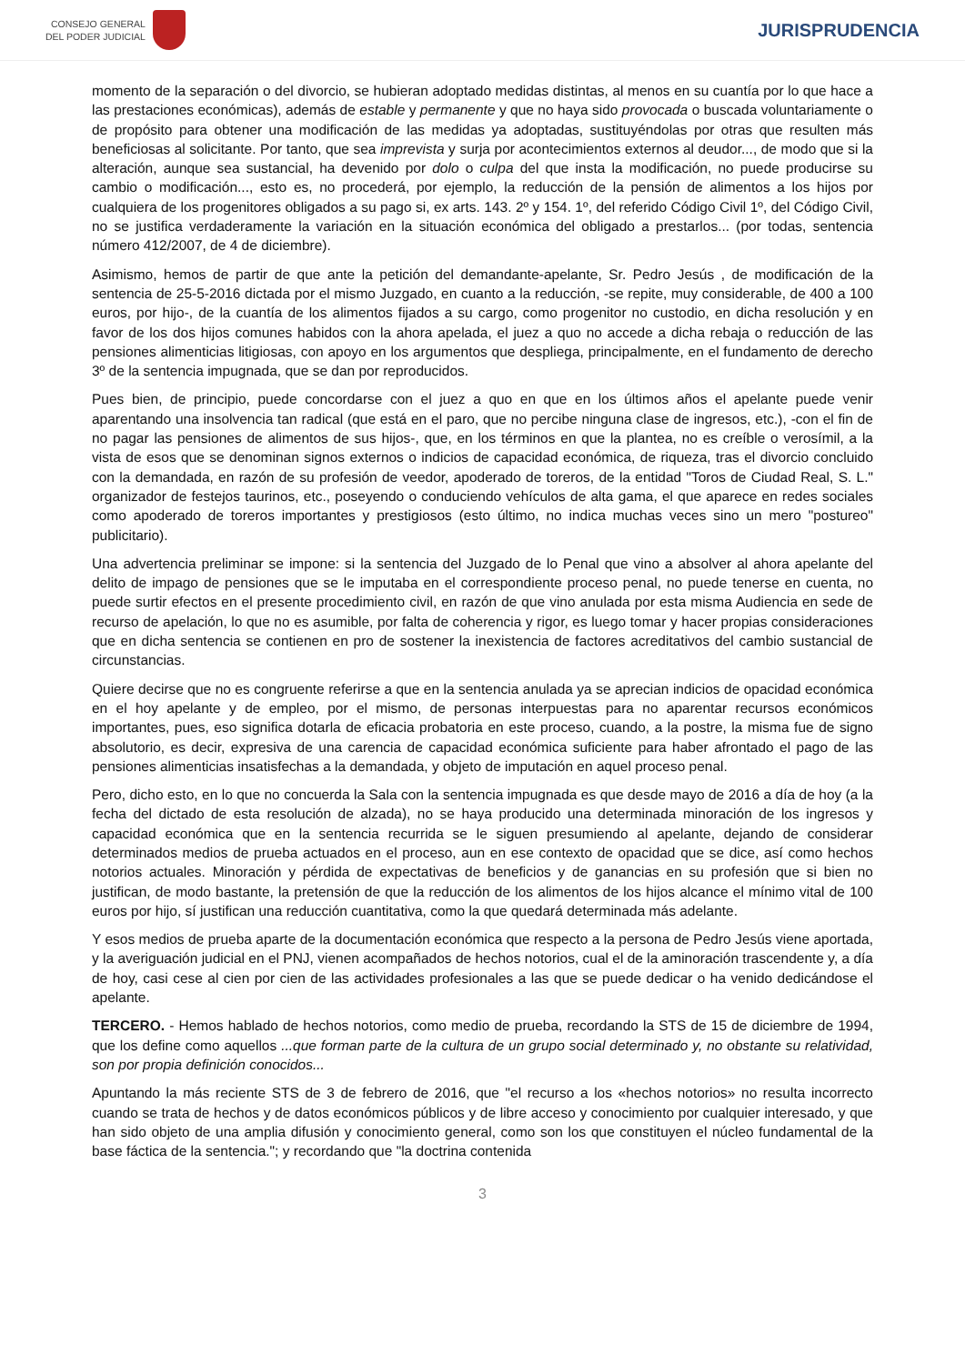CONSEJO GENERAL
DEL PODER JUDICIAL
JURISPRUDENCIA
momento de la separación o del divorcio, se hubieran adoptado medidas distintas, al menos en su cuantía por lo que hace a las prestaciones económicas), además de estable y permanente y que no haya sido provocada o buscada voluntariamente o de propósito para obtener una modificación de las medidas ya adoptadas, sustituyéndolas por otras que resulten más beneficiosas al solicitante. Por tanto, que sea imprevista y surja por acontecimientos externos al deudor..., de modo que si la alteración, aunque sea sustancial, ha devenido por dolo o culpa del que insta la modificación, no puede producirse su cambio o modificación..., esto es, no procederá, por ejemplo, la reducción de la pensión de alimentos a los hijos por cualquiera de los progenitores obligados a su pago si, ex arts. 143. 2º y 154. 1º, del referido Código Civil 1º, del Código Civil, no se justifica verdaderamente la variación en la situación económica del obligado a prestarlos... (por todas, sentencia número 412/2007, de 4 de diciembre).
Asimismo, hemos de partir de que ante la petición del demandante-apelante, Sr. Pedro Jesús , de modificación de la sentencia de 25-5-2016 dictada por el mismo Juzgado, en cuanto a la reducción, -se repite, muy considerable, de 400 a 100 euros, por hijo-, de la cuantía de los alimentos fijados a su cargo, como progenitor no custodio, en dicha resolución y en favor de los dos hijos comunes habidos con la ahora apelada, el juez a quo no accede a dicha rebaja o reducción de las pensiones alimenticias litigiosas, con apoyo en los argumentos que despliega, principalmente, en el fundamento de derecho 3º de la sentencia impugnada, que se dan por reproducidos.
Pues bien, de principio, puede concordarse con el juez a quo en que en los últimos años el apelante puede venir aparentando una insolvencia tan radical (que está en el paro, que no percibe ninguna clase de ingresos, etc.), -con el fin de no pagar las pensiones de alimentos de sus hijos-, que, en los términos en que la plantea, no es creíble o verosímil, a la vista de esos que se denominan signos externos o indicios de capacidad económica, de riqueza, tras el divorcio concluido con la demandada, en razón de su profesión de veedor, apoderado de toreros, de la entidad "Toros de Ciudad Real, S. L." organizador de festejos taurinos, etc., poseyendo o conduciendo vehículos de alta gama, el que aparece en redes sociales como apoderado de toreros importantes y prestigiosos (esto último, no indica muchas veces sino un mero "postureo" publicitario).
Una advertencia preliminar se impone: si la sentencia del Juzgado de lo Penal que vino a absolver al ahora apelante del delito de impago de pensiones que se le imputaba en el correspondiente proceso penal, no puede tenerse en cuenta, no puede surtir efectos en el presente procedimiento civil, en razón de que vino anulada por esta misma Audiencia en sede de recurso de apelación, lo que no es asumible, por falta de coherencia y rigor, es luego tomar y hacer propias consideraciones que en dicha sentencia se contienen en pro de sostener la inexistencia de factores acreditativos del cambio sustancial de circunstancias.
Quiere decirse que no es congruente referirse a que en la sentencia anulada ya se aprecian indicios de opacidad económica en el hoy apelante y de empleo, por el mismo, de personas interpuestas para no aparentar recursos económicos importantes, pues, eso significa dotarla de eficacia probatoria en este proceso, cuando, a la postre, la misma fue de signo absolutorio, es decir, expresiva de una carencia de capacidad económica suficiente para haber afrontado el pago de las pensiones alimenticias insatisfechas a la demandada, y objeto de imputación en aquel proceso penal.
Pero, dicho esto, en lo que no concuerda la Sala con la sentencia impugnada es que desde mayo de 2016 a día de hoy (a la fecha del dictado de esta resolución de alzada), no se haya producido una determinada minoración de los ingresos y capacidad económica que en la sentencia recurrida se le siguen presumiendo al apelante, dejando de considerar determinados medios de prueba actuados en el proceso, aun en ese contexto de opacidad que se dice, así como hechos notorios actuales. Minoración y pérdida de expectativas de beneficios y de ganancias en su profesión que si bien no justifican, de modo bastante, la pretensión de que la reducción de los alimentos de los hijos alcance el mínimo vital de 100 euros por hijo, sí justifican una reducción cuantitativa, como la que quedará determinada más adelante.
Y esos medios de prueba aparte de la documentación económica que respecto a la persona de Pedro Jesús viene aportada, y la averiguación judicial en el PNJ, vienen acompañados de hechos notorios, cual el de la aminoración trascendente y, a día de hoy, casi cese al cien por cien de las actividades profesionales a las que se puede dedicar o ha venido dedicándose el apelante.
TERCERO. - Hemos hablado de hechos notorios, como medio de prueba, recordando la STS de 15 de diciembre de 1994, que los define como aquellos ...que forman parte de la cultura de un grupo social determinado y, no obstante su relatividad, son por propia definición conocidos...
Apuntando la más reciente STS de 3 de febrero de 2016, que "el recurso a los «hechos notorios» no resulta incorrecto cuando se trata de hechos y de datos económicos públicos y de libre acceso y conocimiento por cualquier interesado, y que han sido objeto de una amplia difusión y conocimiento general, como son los que constituyen el núcleo fundamental de la base fáctica de la sentencia."; y recordando que "la doctrina contenida
3